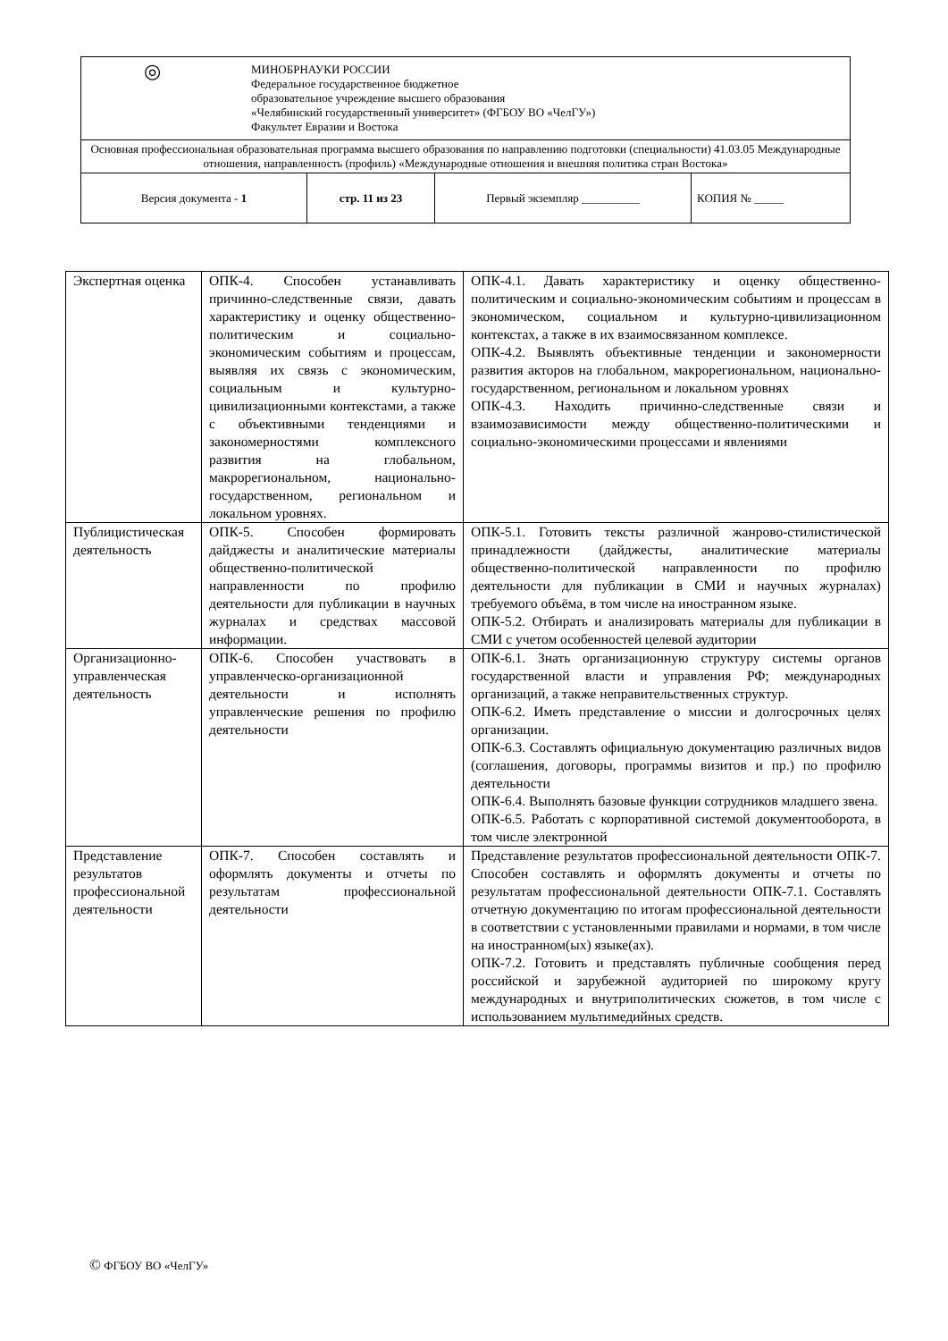| ◎ МИНОБРНАУКИ РОССИИ Федеральное государственное бюджетное образовательное учреждение высшего образования «Челябинский государственный университет» (ФГБОУ ВО «ЧелГУ») Факультет Евразии и Востока | | | |
| Основная профессиональная образовательная программа высшего образования по направлению подготовки (специальности) 41.03.05 Международные отношения, направленность (профиль) «Международные отношения и внешняя политика стран Востока» | | | |
| Версия документа - 1 | стр. 11 из 23 | Первый экземпляр __________ | КОПИЯ № _____ |
| Экспертная оценка | ОПК-4. Способен устанавливать причинно-следственные связи, давать характеристику и оценку общественно-политическим и социально-экономическим событиям и процессам, выявляя их связь с экономическим, социальным и культурно-цивилизационными контекстами, а также с объективными тенденциями и закономерностями комплексного развития на глобальном, макрорегиональном, национально-государственном, региональном и локальном уровнях. | ОПК-4.1. Давать характеристику и оценку общественно-политическим и социально-экономическим событиям и процессам в экономическом, социальном и культурно-цивилизационном контекстах, а также в их взаимосвязанном комплексе. ОПК-4.2. Выявлять объективные тенденции и закономерности развития акторов на глобальном, макрорегиональном, национально-государственном, региональном и локальном уровнях ОПК-4.3. Находить причинно-следственные связи и взаимозависимости между общественно-политическими и социально-экономическими процессами и явлениями |
| Публицистическая деятельность | ОПК-5. Способен формировать дайджесты и аналитические материалы общественно-политической направленности по профилю деятельности для публикации в научных журналах и средствах массовой информации. | ОПК-5.1. Готовить тексты различной жанрово-стилистической принадлежности (дайджесты, аналитические материалы общественно-политической направленности по профилю деятельности для публикации в СМИ и научных журналах) требуемого объёма, в том числе на иностранном языке. ОПК-5.2. Отбирать и анализировать материалы для публикации в СМИ с учетом особенностей целевой аудитории |
| Организационно-управленческая деятельность | ОПК-6. Способен участвовать в управленческо-организационной деятельности и исполнять управленческие решения по профилю деятельности | ОПК-6.1. Знать организационную структуру системы органов государственной власти и управления РФ; международных организаций, а также неправительственных структур. ОПК-6.2. Иметь представление о миссии и долгосрочных целях организации. ОПК-6.3. Составлять официальную документацию различных видов (соглашения, договоры, программы визитов и пр.) по профилю деятельности ОПК-6.4. Выполнять базовые функции сотрудников младшего звена. ОПК-6.5. Работать с корпоративной системой документооборота, в том числе электронной |
| Представление результатов профессиональной деятельности | ОПК-7. Способен составлять и оформлять документы и отчеты по результатам профессиональной деятельности | Представление результатов профессиональной деятельности ОПК-7. Способен составлять и оформлять документы и отчеты по результатам профессиональной деятельности ОПК-7.1. Составлять отчетную документацию по итогам профессиональной деятельности в соответствии с установленными правилами и нормами, в том числе на иностранном(ых) языке(ах). ОПК-7.2. Готовить и представлять публичные сообщения перед российской и зарубежной аудиторией по широкому кругу международных и внутриполитических сюжетов, в том числе с использованием мультимедийных средств. |
© ФГБОУ ВО «ЧелГУ»